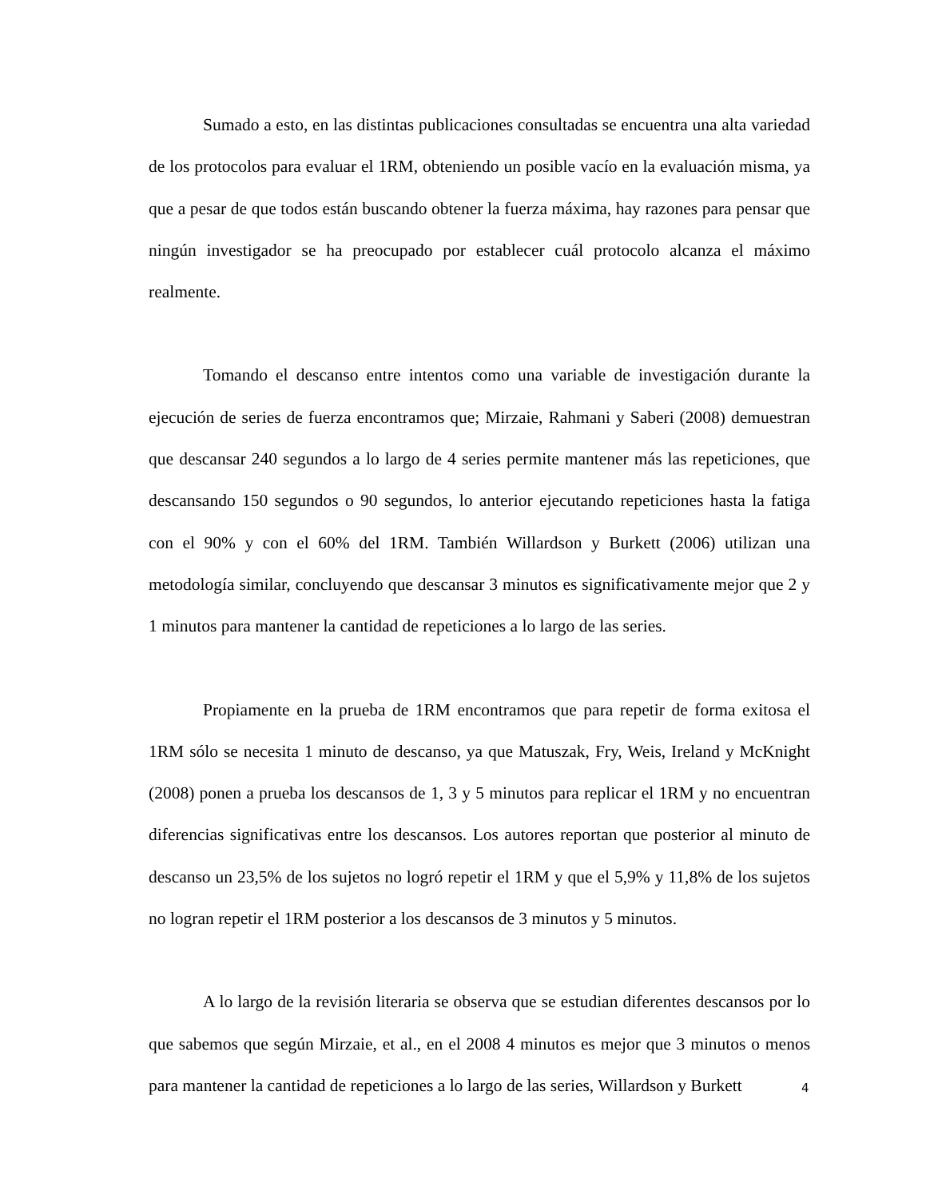Sumado a esto, en las distintas publicaciones consultadas se encuentra una alta variedad de los protocolos para evaluar el 1RM, obteniendo un posible vacío en la evaluación misma, ya que a pesar de que todos están buscando obtener la fuerza máxima, hay razones para pensar que ningún investigador se ha preocupado por establecer cuál protocolo alcanza el máximo realmente.
Tomando el descanso entre intentos como una variable de investigación durante la ejecución de series de fuerza encontramos que; Mirzaie, Rahmani y Saberi (2008) demuestran que descansar 240 segundos a lo largo de 4 series permite mantener más las repeticiones, que descansando 150 segundos o 90 segundos, lo anterior ejecutando repeticiones hasta la fatiga con el 90% y con el 60% del 1RM. También Willardson y Burkett (2006) utilizan una metodología similar, concluyendo que descansar 3 minutos es significativamente mejor que 2 y 1 minutos para mantener la cantidad de repeticiones a lo largo de las series.
Propiamente en la prueba de 1RM encontramos que para repetir de forma exitosa el 1RM sólo se necesita 1 minuto de descanso, ya que Matuszak, Fry, Weis, Ireland y McKnight (2008) ponen a prueba los descansos de 1, 3 y 5 minutos para replicar el 1RM y no encuentran diferencias significativas entre los descansos. Los autores reportan que posterior al minuto de descanso un 23,5% de los sujetos no logró repetir el 1RM y que el 5,9% y 11,8% de los sujetos no logran repetir el 1RM posterior a los descansos de 3 minutos y 5 minutos.
A lo largo de la revisión literaria se observa que se estudian diferentes descansos por lo que sabemos que según Mirzaie, et al., en el 2008 4 minutos es mejor que 3 minutos o menos para mantener la cantidad de repeticiones a lo largo de las series, Willardson y Burkett
4